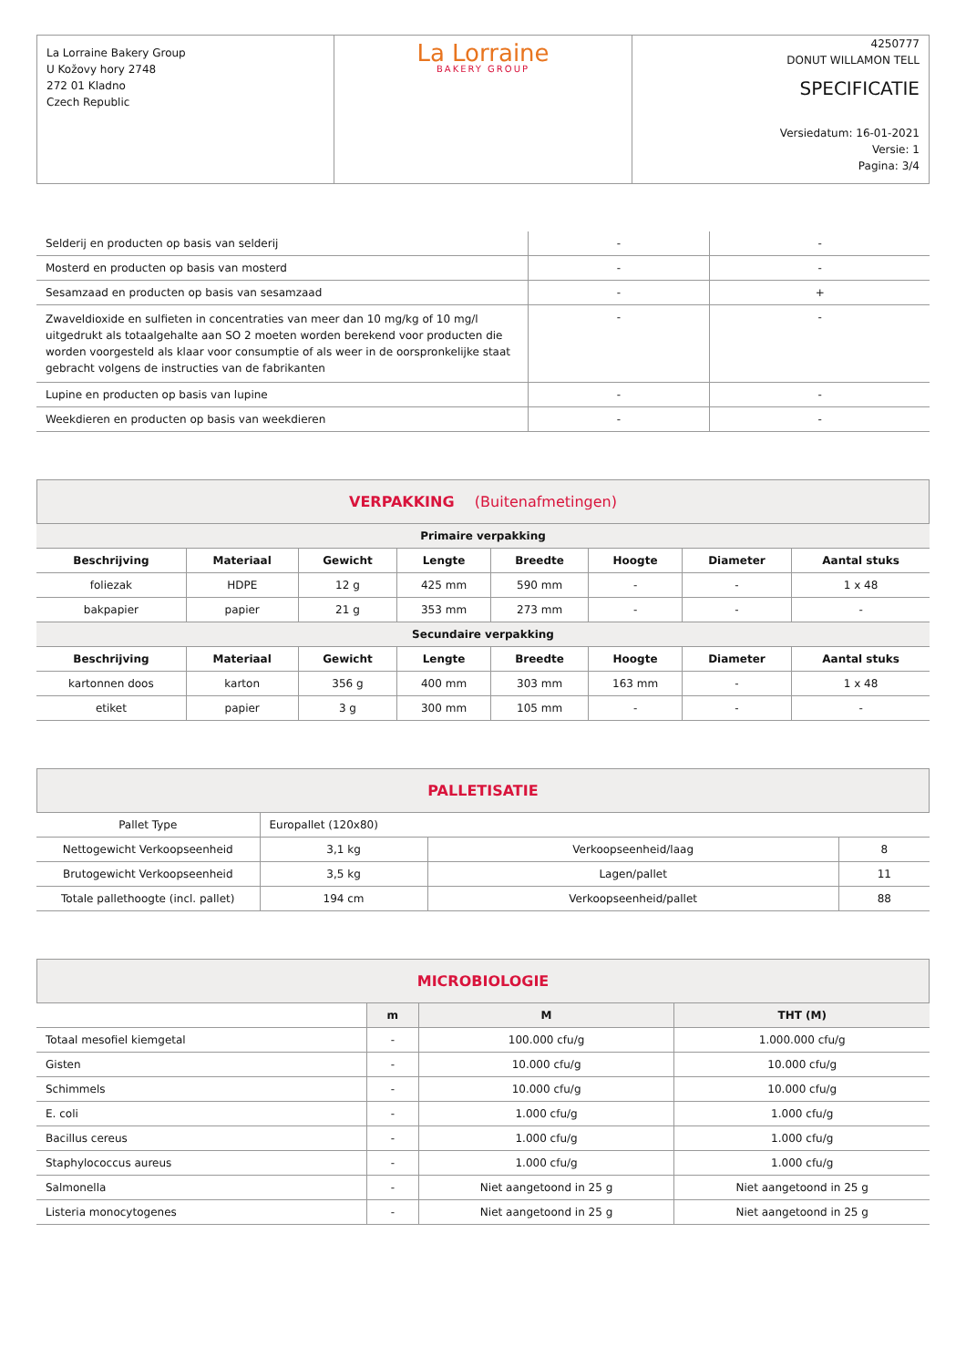| La Lorraine Bakery Group U Kožovy hory 2748 272 01 Kladno Czech Republic | La Lorraine BAKERY GROUP | 4250777 DONUT WILLAMON TELL SPECIFICATIE Versiedatum: 16-01-2021 Versie: 1 Pagina: 3/4 |
| Selderij en producten op basis van selderij | - | - |
| Mosterd en producten op basis van mosterd | - | - |
| Sesamzaad en producten op basis van sesamzaad | - | + |
| Zwaveldioxide en sulfieten in concentraties van meer dan 10 mg/kg of 10 mg/l uitgedrukt als totaalgehalte aan SO 2 moeten worden berekend voor producten die worden voorgesteld als klaar voor consumptie of als weer in de oorspronkelijke staat gebracht volgens de instructies van de fabrikanten | - | - |
| Lupine en producten op basis van lupine | - | - |
| Weekdieren en producten op basis van weekdieren | - | - |
VERPAKKING (Buitenafmetingen)
| Primaire verpakking | | | | | | | |
| Beschrijving | Materiaal | Gewicht | Lengte | Breedte | Hoogte | Diameter | Aantal stuks |
| foliezak | HDPE | 12 g | 425 mm | 590 mm | - | - | 1 x 48 |
| bakpapier | papier | 21 g | 353 mm | 273 mm | - | - | - |
| Secundaire verpakking | | | | | | | |
| Beschrijving | Materiaal | Gewicht | Lengte | Breedte | Hoogte | Diameter | Aantal stuks |
| kartonnen doos | karton | 356 g | 400 mm | 303 mm | 163 mm | - | 1 x 48 |
| etiket | papier | 3 g | 300 mm | 105 mm | - | - | - |
PALLETISATIE
| Pallet Type | Europallet (120x80) | | |
| Nettogewicht Verkoopseenheid | 3,1 kg | Verkoopseenheid/laag | 8 |
| Brutogewicht Verkoopseenheid | 3,5 kg | Lagen/pallet | 11 |
| Totale pallethoogte (incl. pallet) | 194 cm | Verkoopseenheid/pallet | 88 |
MICROBIOLOGIE
| | m | M | THT (M) |
| --- | --- | --- | --- |
| Totaal mesofiel kiemgetal | - | 100.000 cfu/g | 1.000.000 cfu/g |
| Gisten | - | 10.000 cfu/g | 10.000 cfu/g |
| Schimmels | - | 10.000 cfu/g | 10.000 cfu/g |
| E. coli | - | 1.000 cfu/g | 1.000 cfu/g |
| Bacillus cereus | - | 1.000 cfu/g | 1.000 cfu/g |
| Staphylococcus aureus | - | 1.000 cfu/g | 1.000 cfu/g |
| Salmonella | - | Niet aangetoond in 25 g | Niet aangetoond in 25 g |
| Listeria monocytogenes | - | Niet aangetoond in 25 g | Niet aangetoond in 25 g |